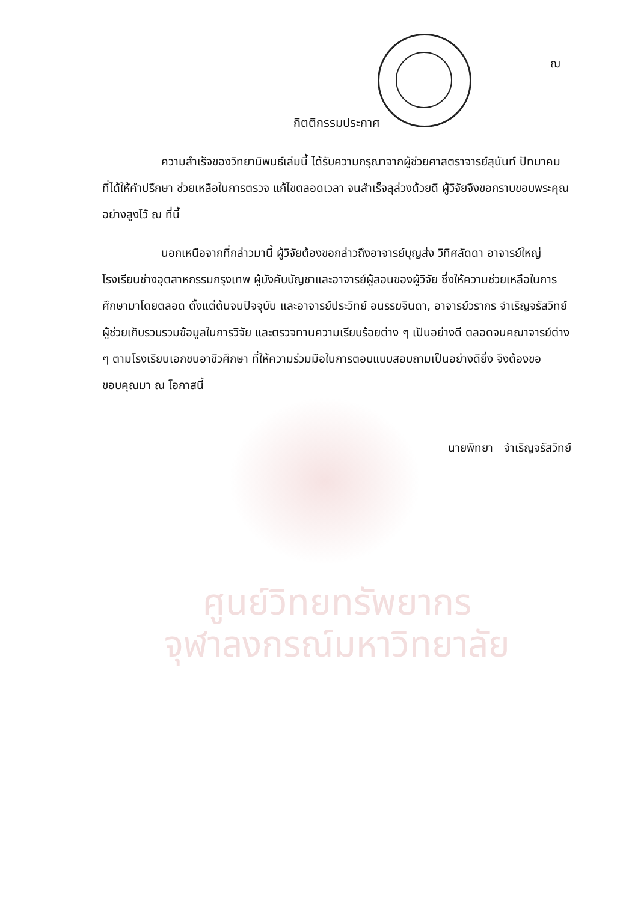ฌ
กิตติกรรมประกาศ
ความสำเร็จของวิทยานิพนธ์เล่มนี้ ได้รับความกรุณาจากผู้ช่วยศาสตราจารย์สุนันท์ ปัทมาคม ที่ได้ให้คำปรึกษา ช่วยเหลือในการตรวจ แก้ไขตลอดเวลา จนสำเร็จลุล่วงด้วยดี ผู้วิจัยจึงขอกราบขอบพระคุณอย่างสูงไว้ ณ ที่นี้
นอกเหนือจากที่กล่าวมานี้ ผู้วิจัยต้องขอกล่าวถึงอาจารย์บุญส่ง วิทิศลัดดา อาจารย์ใหญ่โรงเรียนช่างอุตสาหกรรมกรุงเทพ ผู้บังคับบัญชาและอาจารย์ผู้สอนของผู้วิจัย ซึ่งให้ความช่วยเหลือในการศึกษามาโดยตลอด ตั้งแต่ต้นจนปัจจุบัน และอาจารย์ประวิทย์ อนรรฆจินดา, อาจารย์วรากร จำเริญจรัสวิทย์ ผู้ช่วยเก็บรวบรวมข้อมูลในการวิจัย และตรวจทานความเรียบร้อยต่าง ๆ เป็นอย่างดี ตลอดจนคณาจารย์ต่าง ๆ ตามโรงเรียนเอกชนอาชีวศึกษา ที่ให้ความร่วมมือในการตอบแบบสอบถามเป็นอย่างดียิ่ง จึงต้องขอขอบคุณมา ณ โอกาสนี้
นายพิทยา จำเริญจรัสวิทย์
ศูนย์วิทยทรัพยากร
จุฬาลงกรณ์มหาวิทยาลัย